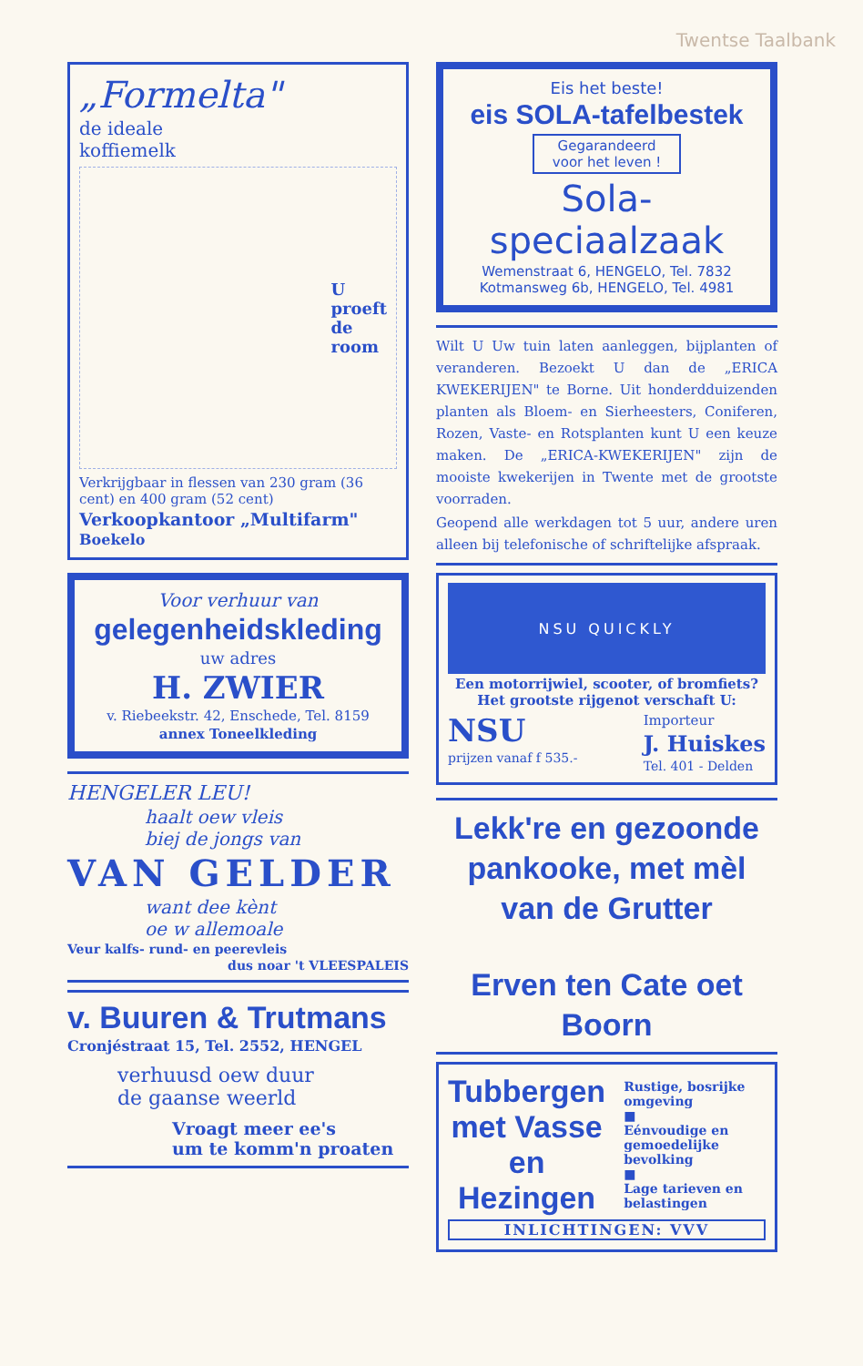Twentse Taalbank
„Formelta"
de ideale
koffiemelk
U
proeft
de
room
Verkrijgbaar in flessen van 230 gram (36 cent) en 400 gram (52 cent)
Verkoopkantoor „Multifarm"
Boekelo
Voor verhuur van
gelegenheidskleding
uw adres
H. ZWIER
v. Riebeekstr. 42, Enschede, Tel. 8159
annex Toneelkleding
HENGELER LEU!
haalt oew vleis
biej de jongs van
VAN GELDER
want dee kènt
oe w allemoale
Veur kalfs- rund- en peerevleis
dus noar 't VLEESPALEIS
v. Buuren & Trutmans
Cronjéstraat 15, Tel. 2552, HENGEL
verhuusd oew duur
de gaanse weerld
Vroagt meer ee's
um te komm'n proaten
Eis het beste!
eis SOLA-tafelbestek
Gegarandeerd
voor het leven !
Sola-speciaalzaak
Wemenstraat 6, HENGELO, Tel. 7832
Kotmansweg 6b, HENGELO, Tel. 4981
Wilt U Uw tuin laten aanleggen, bijplanten of veranderen. Bezoekt U dan de „ERICA KWEKERIJEN" te Borne. Uit honderdduizenden planten als Bloem- en Sierheesters, Coniferen, Rozen, Vaste- en Rotsplanten kunt U een keuze maken. De „ERICA-KWEKERIJEN" zijn de mooiste kwekerijen in Twente met de grootste voorraden.
Geopend alle werkdagen tot 5 uur, andere uren alleen bij telefonische of schriftelijke afspraak.
NSU QUICKLY
Een motorrijwiel, scooter, of bromfiets?
Het grootste rijgenot verschaft U:
NSU
prijzen vanaf f 535.-
Importeur
J. Huiskes
Tel. 401 - Delden
Lekk're en gezoonde
pankooke, met mèl
van de Grutter
Erven ten Cate oet Boorn
Tubbergen
met Vasse
en Hezingen
Rustige, bosrijke omgeving
■
Eénvoudige en gemoedelijke bevolking
■
Lage tarieven en belastingen
INLICHTINGEN: VVV